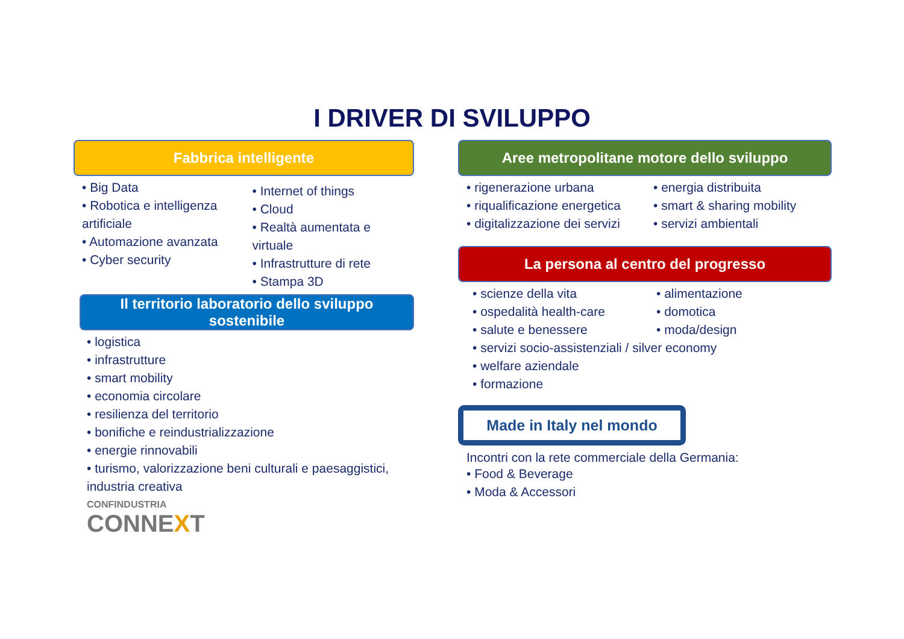I DRIVER DI SVILUPPO
Fabbrica intelligente
Big Data
Robotica e intelligenza artificiale
Automazione avanzata
Cyber security
Internet of things
Cloud
Realtà aumentata e virtuale
Infrastrutture di rete
Stampa 3D
Il territorio laboratorio dello sviluppo sostenibile
logistica
infrastrutture
smart mobility
economia circolare
resilienza del territorio
bonifiche e reindustrializzazione
energie rinnovabili
turismo, valorizzazione beni culturali e paesaggistici, industria creativa
CONFINDUSTRIA
CONNEXT
Aree metropolitane motore dello sviluppo
rigenerazione urbana
riqualificazione energetica
digitalizzazione dei servizi
energia distribuita
smart & sharing mobility
servizi ambientali
La persona al centro del progresso
scienze della vita
ospedalità health-care
salute e benessere
alimentazione
domotica
moda/design
servizi socio-assistenziali / silver economy
welfare aziendale
formazione
Made in Italy nel mondo
Incontri con la rete commerciale della Germania:
Food & Beverage
Moda & Accessori